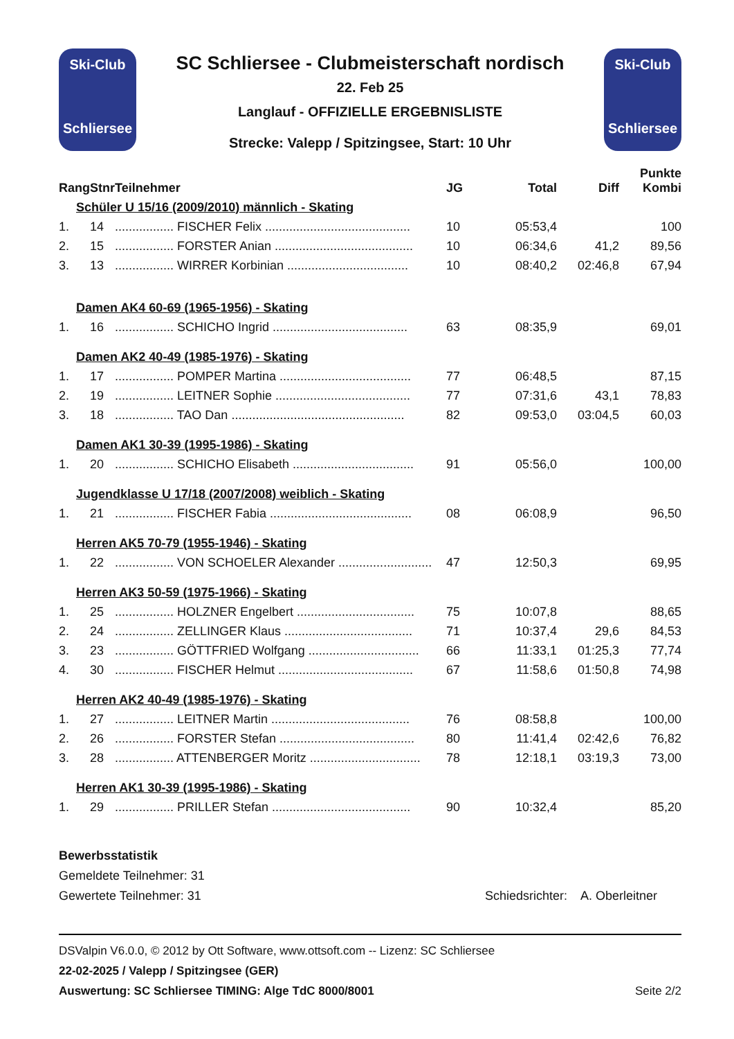Ski-Club
Schliersee
SC Schliersee - Clubmeisterschaft nordisch
22. Feb 25
Langlauf - OFFIZIELLE ERGEBNISLISTE
Strecke: Valepp / Spitzingsee, Start: 10 Uhr
Ski-Club
Schliersee
| Rang | Stnr | Teilnehmer | JG | Total | Diff | Punkte Kombi |
| --- | --- | --- | --- | --- | --- | --- |
| Schüler U 15/16 (2009/2010) männlich - Skating | | | | | | |
| 1. | 14 | ................. FISCHER Felix .......................................... | 10 | 05:53,4 | | 100 |
| 2. | 15 | ................. FORSTER Anian ........................................ | 10 | 06:34,6 | 41,2 | 89,56 |
| 3. | 13 | ................. WIRRER Korbinian ................................... | 10 | 08:40,2 | 02:46,8 | 67,94 |
| Damen AK4 60-69 (1965-1956) - Skating | | | | | | |
| 1. | 16 | ................. SCHICHO Ingrid ....................................... | 63 | 08:35,9 | | 69,01 |
| Damen AK2 40-49 (1985-1976) - Skating | | | | | | |
| 1. | 17 | ................. POMPER Martina ...................................... | 77 | 06:48,5 | | 87,15 |
| 2. | 19 | ................. LEITNER Sophie ....................................... | 77 | 07:31,6 | 43,1 | 78,83 |
| 3. | 18 | ................. TAO Dan .................................................. | 82 | 09:53,0 | 03:04,5 | 60,03 |
| Damen AK1 30-39 (1995-1986) - Skating | | | | | | |
| 1. | 20 | ................. SCHICHO Elisabeth ................................... | 91 | 05:56,0 | | 100,00 |
| Jugendklasse U 17/18 (2007/2008) weiblich - Skating | | | | | | |
| 1. | 21 | ................. FISCHER Fabia ......................................... | 08 | 06:08,9 | | 96,50 |
| Herren AK5 70-79 (1955-1946) - Skating | | | | | | |
| 1. | 22 | ................. VON SCHOELER Alexander ........................... | 47 | 12:50,3 | | 69,95 |
| Herren AK3 50-59 (1975-1966) - Skating | | | | | | |
| 1. | 25 | ................. HOLZNER Engelbert .................................. | 75 | 10:07,8 | | 88,65 |
| 2. | 24 | ................. ZELLINGER Klaus ..................................... | 71 | 10:37,4 | 29,6 | 84,53 |
| 3. | 23 | ................. GÖTTFRIED Wolfgang ................................ | 66 | 11:33,1 | 01:25,3 | 77,74 |
| 4. | 30 | ................. FISCHER Helmut ....................................... | 67 | 11:58,6 | 01:50,8 | 74,98 |
| Herren AK2 40-49 (1985-1976) - Skating | | | | | | |
| 1. | 27 | ................. LEITNER Martin ........................................ | 76 | 08:58,8 | | 100,00 |
| 2. | 26 | ................. FORSTER Stefan ....................................... | 80 | 11:41,4 | 02:42,6 | 76,82 |
| 3. | 28 | ................. ATTENBERGER Moritz ................................ | 78 | 12:18,1 | 03:19,3 | 73,00 |
| Herren AK1 30-39 (1995-1986) - Skating | | | | | | |
| 1. | 29 | ................. PRILLER Stefan ........................................ | 90 | 10:32,4 | | 85,20 |
Bewerbsstatistik
Gemeldete Teilnehmer: 31
Gewertete Teilnehmer: 31 Schiedsrichter: A. Oberleitner
DSValpin V6.0.0, © 2012 by Ott Software, www.ottsoft.com -- Lizenz: SC Schliersee
22-02-2025 / Valepp / Spitzingsee (GER)
Auswertung: SC Schliersee TIMING: Alge TdC 8000/8001 Seite 2/2